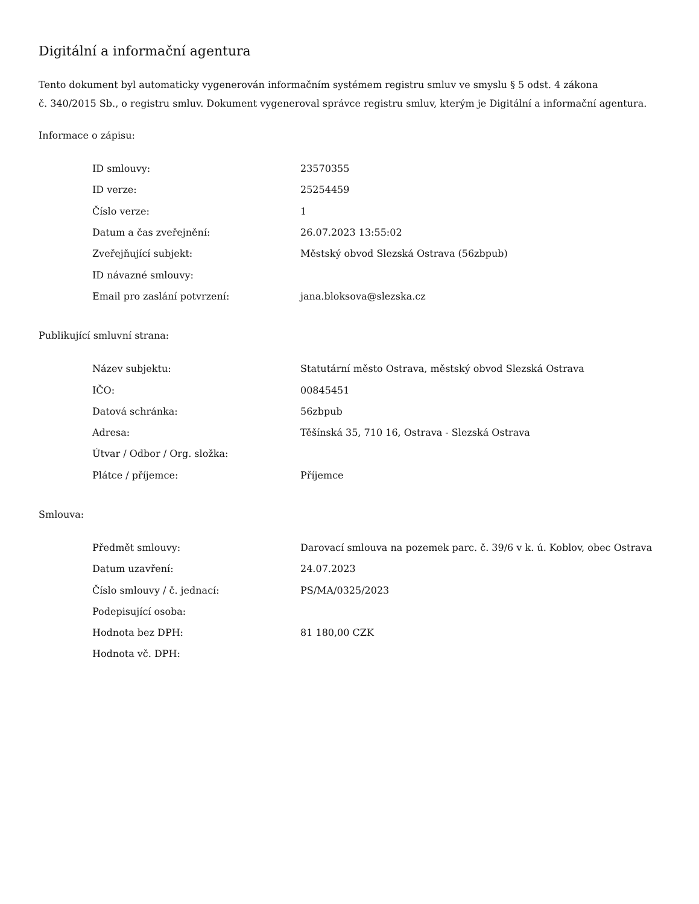Digitální a informační agentura
Tento dokument byl automaticky vygenerován informačním systémem registru smluv ve smyslu § 5 odst. 4 zákona
č. 340/2015 Sb., o registru smluv. Dokument vygeneroval správce registru smluv, kterým je Digitální a informační agentura.
Informace o zápisu:
| ID smlouvy: | 23570355 |
| ID verze: | 25254459 |
| Číslo verze: | 1 |
| Datum a čas zveřejnění: | 26.07.2023 13:55:02 |
| Zveřejňující subjekt: | Městský obvod Slezská Ostrava (56zbpub) |
| ID návazné smlouvy: | |
| Email pro zaslání potvrzení: | jana.bloksova@slezska.cz |
Publikující smluvní strana:
| Název subjektu: | Statutární město Ostrava, městský obvod Slezská Ostrava |
| IČO: | 00845451 |
| Datová schránka: | 56zbpub |
| Adresa: | Těšínská 35, 710 16, Ostrava - Slezská Ostrava |
| Útvar / Odbor / Org. složka: | |
| Plátce / příjemce: | Příjemce |
Smlouva:
| Předmět smlouvy: | Darovací smlouva na pozemek parc. č. 39/6 v k. ú. Koblov, obec Ostrava |
| Datum uzavření: | 24.07.2023 |
| Číslo smlouvy / č. jednací: | PS/MA/0325/2023 |
| Podepisující osoba: | |
| Hodnota bez DPH: | 81 180,00 CZK |
| Hodnota vč. DPH: | |